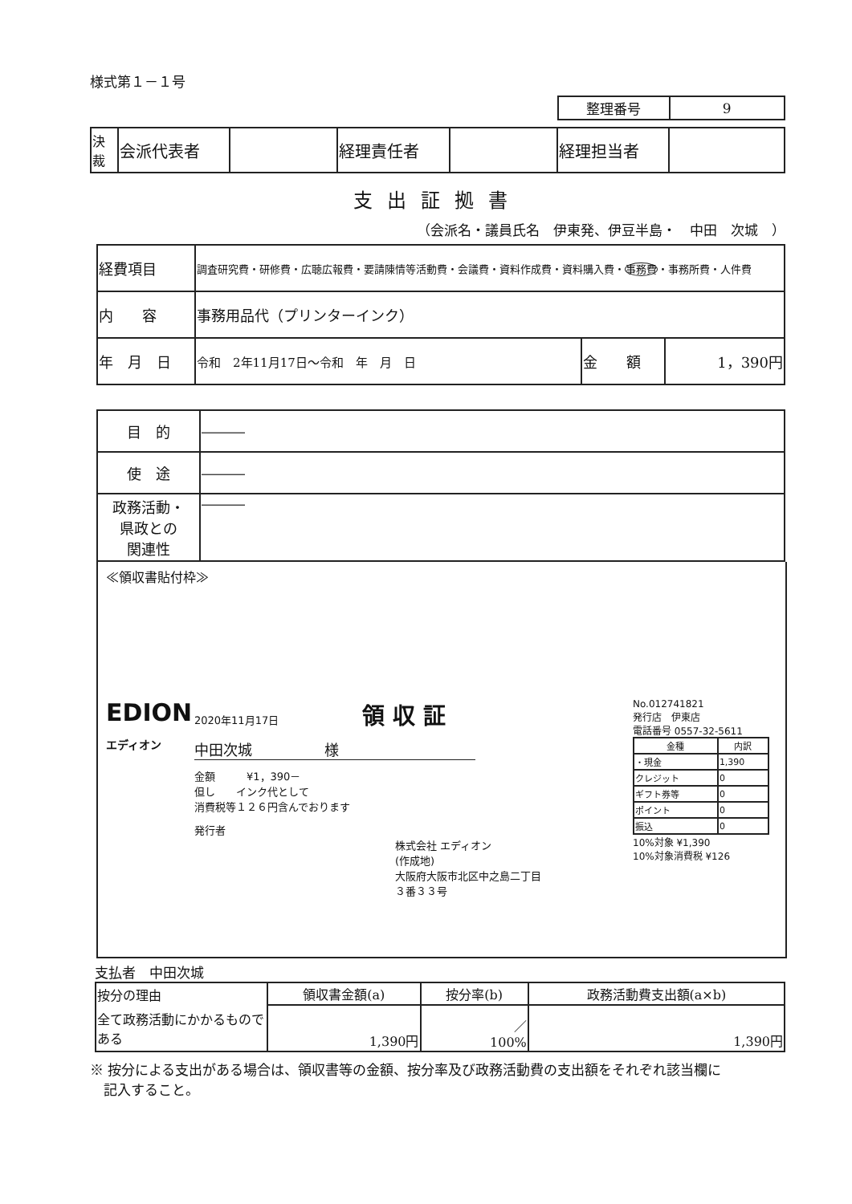様式第１－１号
| 整理番号 | 9 |
| 決裁 | 会派代表者 | | 経理責任者 | | 経理担当者 | |
支出証拠書
（会派名・議員氏名　伊東発、伊豆半島・　中田　次城　）
| 経費項目 | 調査研究費・研修費・広聴広報費・要請陳情等活動費・会議費・資料作成費・資料購入費・ 事務費 ・事務所費・人件費 | | |
| 内 容 | 事務用品代（プリンターインク） | | |
| 年 月 日 | 令和 2年11月17日～令和 年 月 日 | 金 額 | 1，390円 |
| 目 的 | ――― |
| 使 途 | ――― |
| 政務活動・ 県政との 関連性 | ――― |
≪領収書貼付枠≫
EDION
エディオン
2020年11月17日 領 収 証
中田次城　　　　　様
金額　　　¥1，390－
但し　　インク代として
消費税等１２６円含んでおります
発行者
株式会社 エディオン
(作成地)
大阪府大阪市北区中之島二丁目
３番３３号
No.012741821
発行店　伊東店
電話番号 0557-32-5611
| 金種 | 内訳 |
| --- | --- |
| ・現金 | 1,390 |
| クレジット | 0 |
| ギフト券等 | 0 |
| ポイント | 0 |
| 振込 | 0 |
10%対象 ¥1,390
10%対象消費税 ¥126
支払者　中田次城
| 按分の理由 | 領収書金額(a) | 按分率(b) | 政務活動費支出額(a×b) |
| 全て政務活動にかかるものである | 1,390円 | ／ 100% | 1,390円 |
※ 按分による支出がある場合は、領収書等の金額、按分率及び政務活動費の支出額をそれぞれ該当欄に
　記入すること。